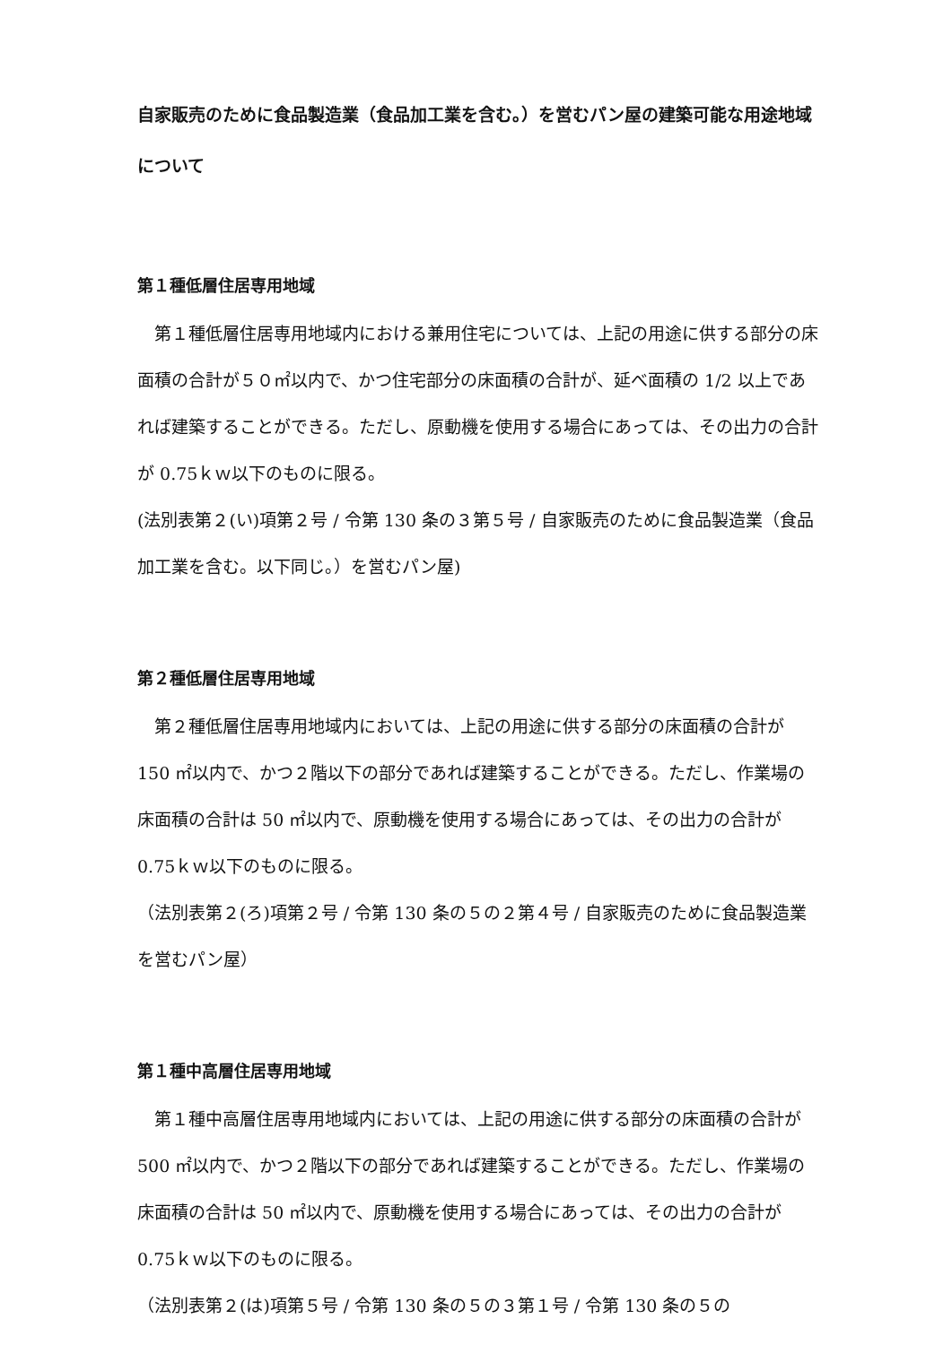自家販売のために食品製造業（食品加工業を含む。）を営むパン屋の建築可能な用途地域について
第１種低層住居専用地域
　第１種低層住居専用地域内における兼用住宅については、上記の用途に供する部分の床面積の合計が５０㎡以内で、かつ住宅部分の床面積の合計が、延べ面積の 1/2 以上であれば建築することができる。ただし、原動機を使用する場合にあっては、その出力の合計が 0.75ｋｗ以下のものに限る。
(法別表第２(い)項第２号 / 令第 130 条の３第５号 / 自家販売のために食品製造業（食品加工業を含む。以下同じ。）を営むパン屋)
第２種低層住居専用地域
　第２種低層住居専用地域内においては、上記の用途に供する部分の床面積の合計が 150 ㎡以内で、かつ２階以下の部分であれば建築することができる。ただし、作業場の床面積の合計は 50 ㎡以内で、原動機を使用する場合にあっては、その出力の合計が 0.75ｋｗ以下のものに限る。
（法別表第２(ろ)項第２号 / 令第 130 条の５の２第４号 / 自家販売のために食品製造業を営むパン屋）
第１種中高層住居専用地域
　第１種中高層住居専用地域内においては、上記の用途に供する部分の床面積の合計が 500 ㎡以内で、かつ２階以下の部分であれば建築することができる。ただし、作業場の床面積の合計は 50 ㎡以内で、原動機を使用する場合にあっては、その出力の合計が 0.75ｋｗ以下のものに限る。
（法別表第２(は)項第５号 / 令第 130 条の５の３第１号 / 令第 130 条の５の